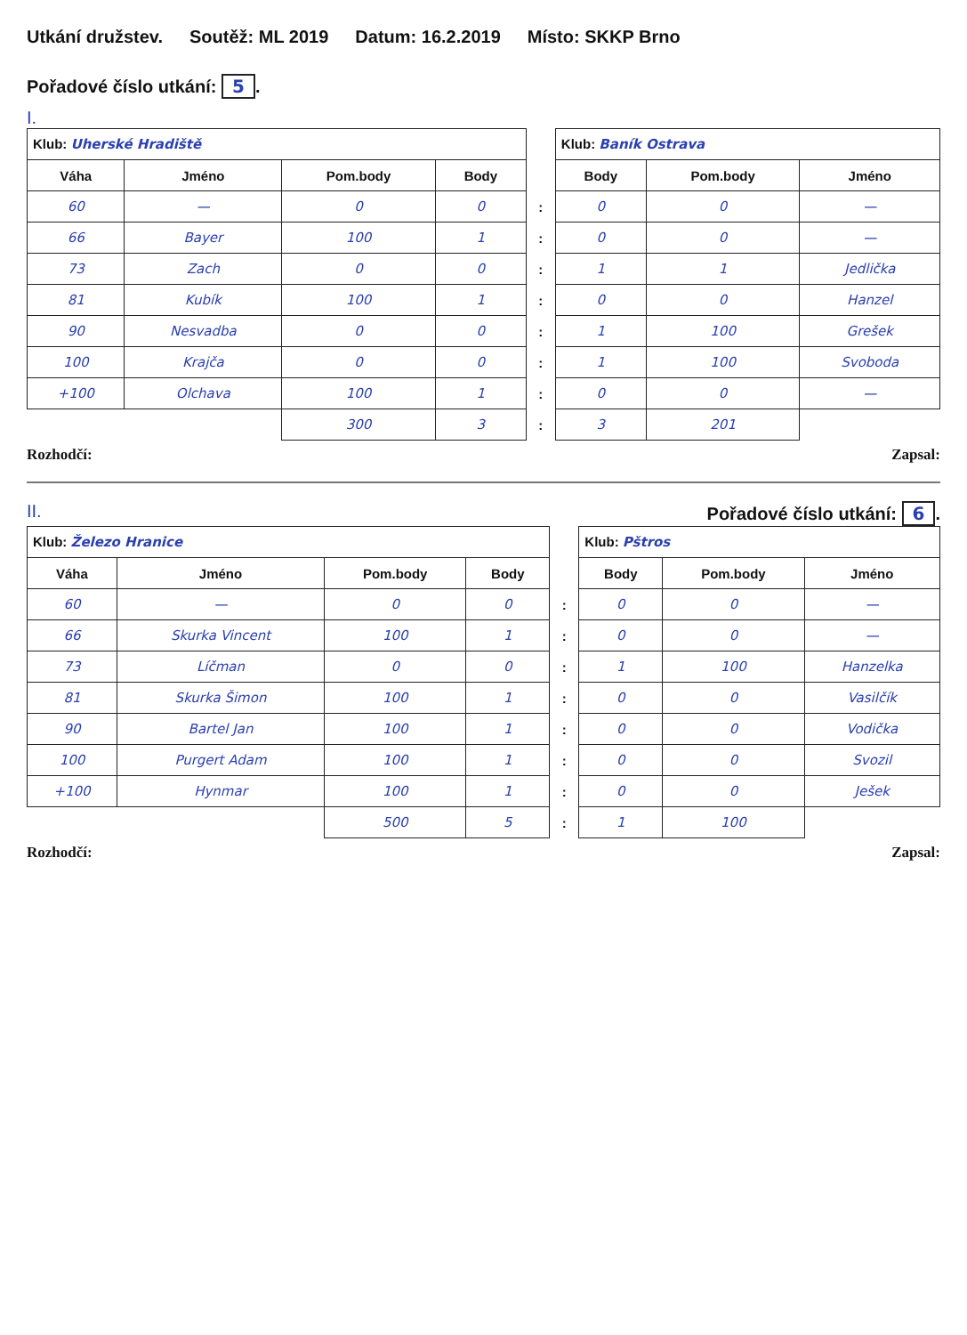Utkání družstev. Soutěž: ML 2019 Datum: 16.2.2019 Místo: SKKP Brno Pořadové číslo utkání: 5.
I.
| Klub: Uherské Hradiště | | | | | Klub: Baník Ostrava | | |
| Váha | Jméno | Pom.body | Body | | Body | Pom.body | Jméno |
| 60 | — | 0 | 0 | : | 0 | 0 | — |
| 66 | Bayer | 100 | 1 | : | 0 | 0 | — |
| 73 | Zach | 0 | 0 | : | 1 | 1 | Jedlička |
| 81 | Kubík | 100 | 1 | : | 0 | 0 | Hanzel |
| 90 | Nesvadba | 0 | 0 | : | 1 | 100 | Grešek |
| 100 | Krajča | 0 | 0 | : | 1 | 100 | Svoboda |
| +100 | Olchava | 100 | 1 | : | 0 | 0 | — |
| | | 300 | 3 | : | 3 | 201 | |
Rozhodčí: Zapsal:
II. Pořadové číslo utkání: 6.
| Klub: Železo Hranice | | | | | Klub: Pštros | | |
| Váha | Jméno | Pom.body | Body | | Body | Pom.body | Jméno |
| 60 | — | 0 | 0 | : | 0 | 0 | — |
| 66 | Skurka Vincent | 100 | 1 | : | 0 | 0 | — |
| 73 | Líčman | 0 | 0 | : | 1 | 100 | Hanzelka |
| 81 | Skurka Šimon | 100 | 1 | : | 0 | 0 | Vasilčík |
| 90 | Bartel Jan | 100 | 1 | : | 0 | 0 | Vodička |
| 100 | Purgert Adam | 100 | 1 | : | 0 | 0 | Svozil |
| +100 | Hynmar | 100 | 1 | : | 0 | 0 | Ješek |
| | | 500 | 5 | : | 1 | 100 | |
Rozhodčí: Zapsal: